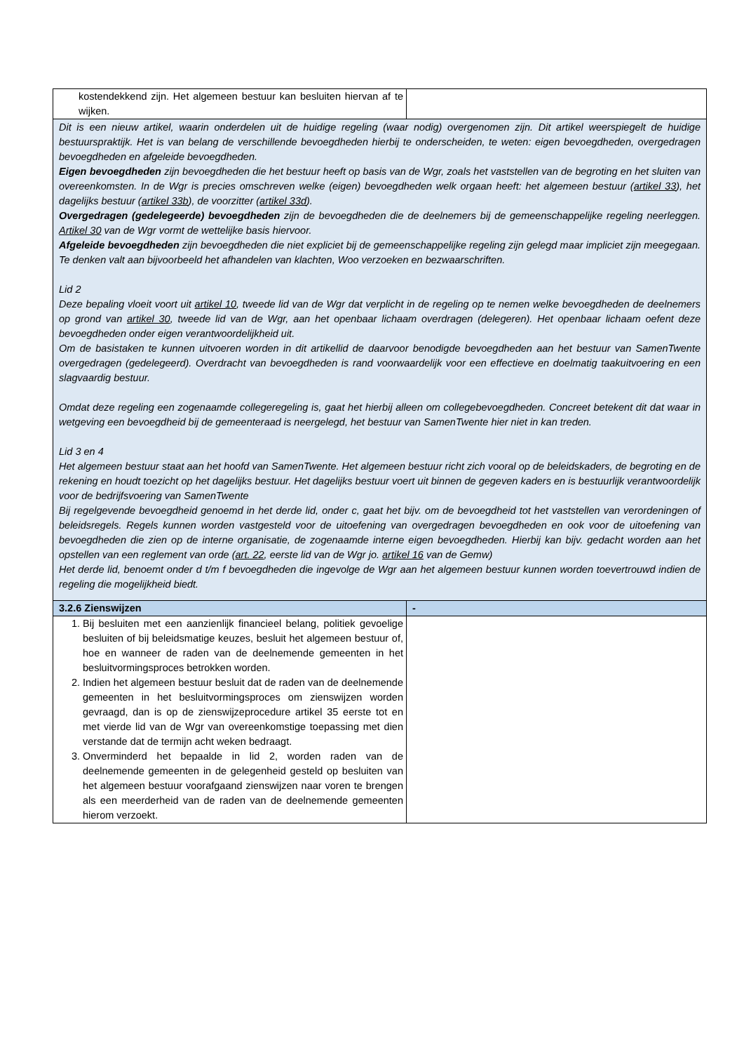| kostendekkend zijn. Het algemeen bestuur kan besluiten hiervan af te wijken. | |
| Dit is een nieuw artikel, waarin onderdelen uit de huidige regeling (waar nodig) overgenomen zijn. Dit artikel weerspiegelt de huidige bestuurspraktijk. Het is van belang de verschillende bevoegdheden hierbij te onderscheiden, te weten: eigen bevoegdheden, overgedragen bevoegdheden en afgeleide bevoegdheden. Eigen bevoegdheden zijn bevoegdheden die het bestuur heeft op basis van de Wgr, zoals het vaststellen van de begroting en het sluiten van overeenkomsten. In de Wgr is precies omschreven welke (eigen) bevoegdheden welk orgaan heeft: het algemeen bestuur ( artikel 33 ), het dagelijks bestuur ( artikel 33b ), de voorzitter ( artikel 33d ). Overgedragen (gedelegeerde) bevoegdheden zijn de bevoegdheden die de deelnemers bij de gemeenschappelijke regeling neerleggen. Artikel 30 van de Wgr vormt de wettelijke basis hiervoor. Afgeleide bevoegdheden zijn bevoegdheden die niet expliciet bij de gemeenschappelijke regeling zijn gelegd maar impliciet zijn meegegaan. Te denken valt aan bijvoorbeeld het afhandelen van klachten, Woo verzoeken en bezwaarschriften. Lid 2 Deze bepaling vloeit voort uit artikel 10 , tweede lid van de Wgr dat verplicht in de regeling op te nemen welke bevoegdheden de deelnemers op grond van artikel 30 , tweede lid van de Wgr, aan het openbaar lichaam overdragen (delegeren). Het openbaar lichaam oefent deze bevoegdheden onder eigen verantwoordelijkheid uit. Om de basistaken te kunnen uitvoeren worden in dit artikellid de daarvoor benodigde bevoegdheden aan het bestuur van SamenTwente overgedragen (gedelegeerd). Overdracht van bevoegdheden is rand voorwaardelijk voor een effectieve en doelmatig taakuitvoering en een slagvaardig bestuur. Omdat deze regeling een zogenaamde collegeregeling is, gaat het hierbij alleen om collegebevoegdheden. Concreet betekent dit dat waar in wetgeving een bevoegdheid bij de gemeenteraad is neergelegd, het bestuur van SamenTwente hier niet in kan treden. Lid 3 en 4 Het algemeen bestuur staat aan het hoofd van SamenTwente. Het algemeen bestuur richt zich vooral op de beleidskaders, de begroting en de rekening en houdt toezicht op het dagelijks bestuur. Het dagelijks bestuur voert uit binnen de gegeven kaders en is bestuurlijk verantwoordelijk voor de bedrijfsvoering van SamenTwente Bij regelgevende bevoegdheid genoemd in het derde lid, onder c, gaat het bijv. om de bevoegdheid tot het vaststellen van verordeningen of beleidsregels. Regels kunnen worden vastgesteld voor de uitoefening van overgedragen bevoegdheden en ook voor de uitoefening van bevoegdheden die zien op de interne organisatie, de zogenaamde interne eigen bevoegdheden. Hierbij kan bijv. gedacht worden aan het opstellen van een reglement van orde ( art. 22 , eerste lid van de Wgr jo. artikel 16 van de Gemw) Het derde lid, benoemt onder d t/m f bevoegdheden die ingevolge de Wgr aan het algemeen bestuur kunnen worden toevertrouwd indien de regeling die mogelijkheid biedt. | |
| 3.2.6 Zienswijzen | - |
| 1. Bij besluiten met een aanzienlijk financieel belang, politiek gevoelige besluiten of bij beleidsmatige keuzes, besluit het algemeen bestuur of, hoe en wanneer de raden van de deelnemende gemeenten in het besluitvormingsproces betrokken worden. 2. Indien het algemeen bestuur besluit dat de raden van de deelnemende gemeenten in het besluitvormingsproces om zienswijzen worden gevraagd, dan is op de zienswijzeprocedure artikel 35 eerste tot en met vierde lid van de Wgr van overeenkomstige toepassing met dien verstande dat de termijn acht weken bedraagt. 3. Onverminderd het bepaalde in lid 2, worden raden van de deelnemende gemeenten in de gelegenheid gesteld op besluiten van het algemeen bestuur voorafgaand zienswijzen naar voren te brengen als een meerderheid van de raden van de deelnemende gemeenten hierom verzoekt. | |